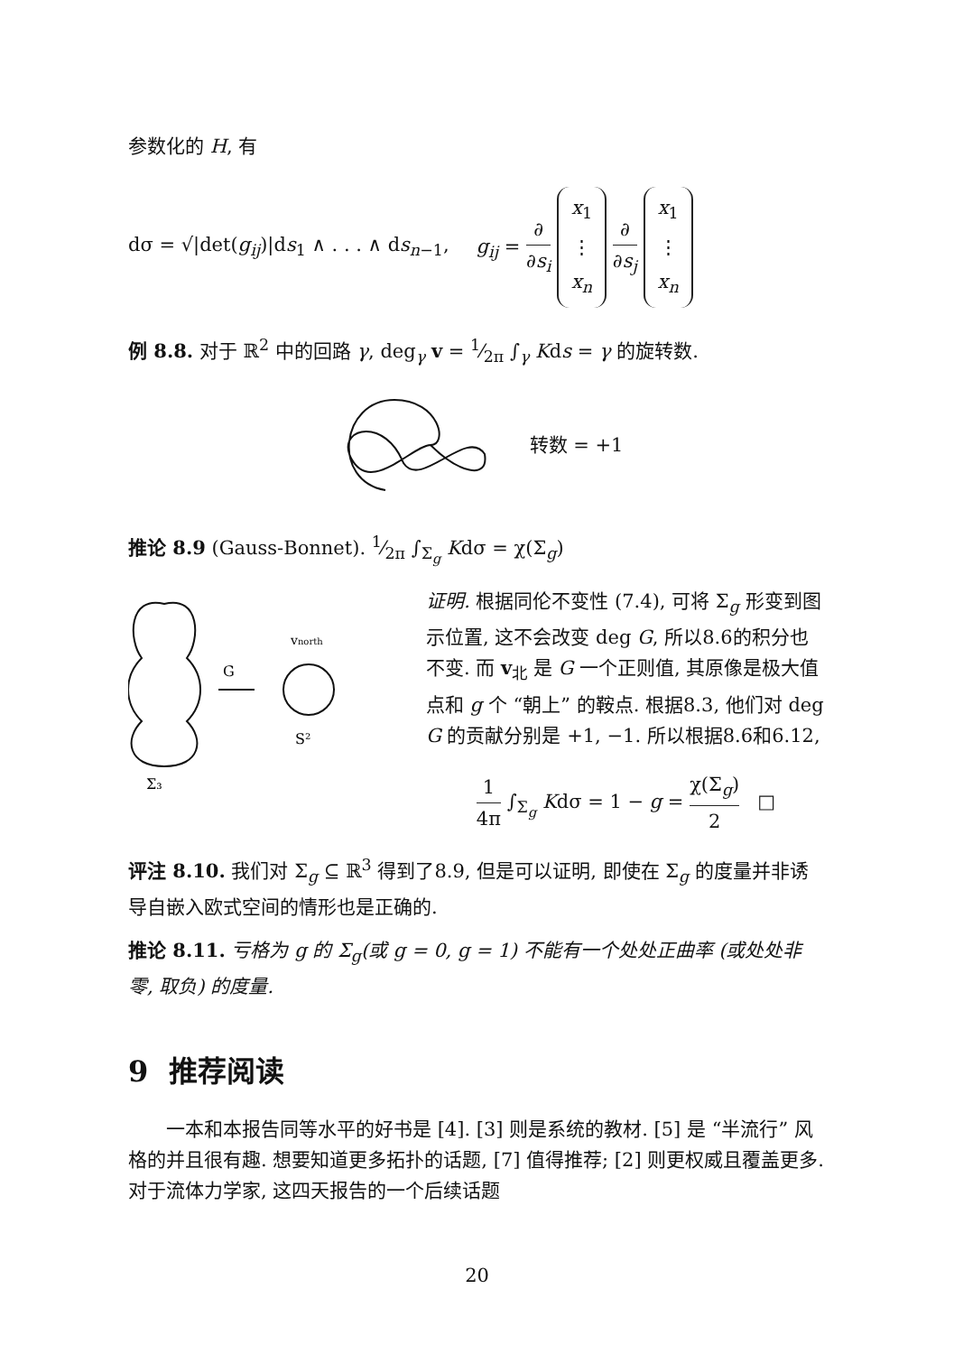参数化的 H, 有
dσ = √|det(g<sub>ij</sub>)|ds<sub>1</sub> ∧ . . . ∧ ds<sub>n−1</sub>, g<sub>ij</sub> = ∂ ∂s<sub>i</sub> x<sub>1</sub>
⋮
x<sub>n</sub> ∂ ∂s<sub>j</sub> x<sub>1</sub>
⋮
x<sub>n</sub>
例 8.8. 对于 ℝ<sup>2</sup> 中的回路 γ, deg<sub>γ</sub> v = 1⁄2π ∫<sub>γ</sub> Kds = γ 的旋转数.
转数 = +1
推论 8.9 (Gauss-Bonnet). 1⁄2π ∫<sub>Σ<sub>g</sub></sub> Kdσ = χ(Σ<sub>g</sub>)
G
vnorth
S²
Σ₃
证明. 根据同伦不变性 (7.4), 可将 Σ<sub>g</sub> 形变到图示位置, 这不会改变 deg G, 所以8.6的积分也不变. 而 v<sub>北</sub> 是 G 一个正则值, 其原像是极大值点和 g 个 “朝上” 的鞍点. 根据8.3, 他们对 deg G 的贡献分别是 +1, −1. 所以根据8.6和6.12,
1 4π ∫<sub>Σ<sub>g</sub></sub> Kdσ = 1 − g = χ(Σ<sub>g</sub>) 2 □
评注 8.10. 我们对 Σ<sub>g</sub> ⊆ ℝ<sup>3</sup> 得到了8.9, 但是可以证明, 即使在 Σ<sub>g</sub> 的度量并非诱导自嵌入欧式空间的情形也是正确的.
推论 8.11. 亏格为 g 的 Σ<sub>g</sub>(或 g = 0, g = 1) 不能有一个处处正曲率 (或处处非零, 取负) 的度量.
9 推荐阅读
一本和本报告同等水平的好书是 [4]. [3] 则是系统的教材. [5] 是 “半流行” 风格的并且很有趣. 想要知道更多拓扑的话题, [7] 值得推荐; [2] 则更权威且覆盖更多. 对于流体力学家, 这四天报告的一个后续话题
20